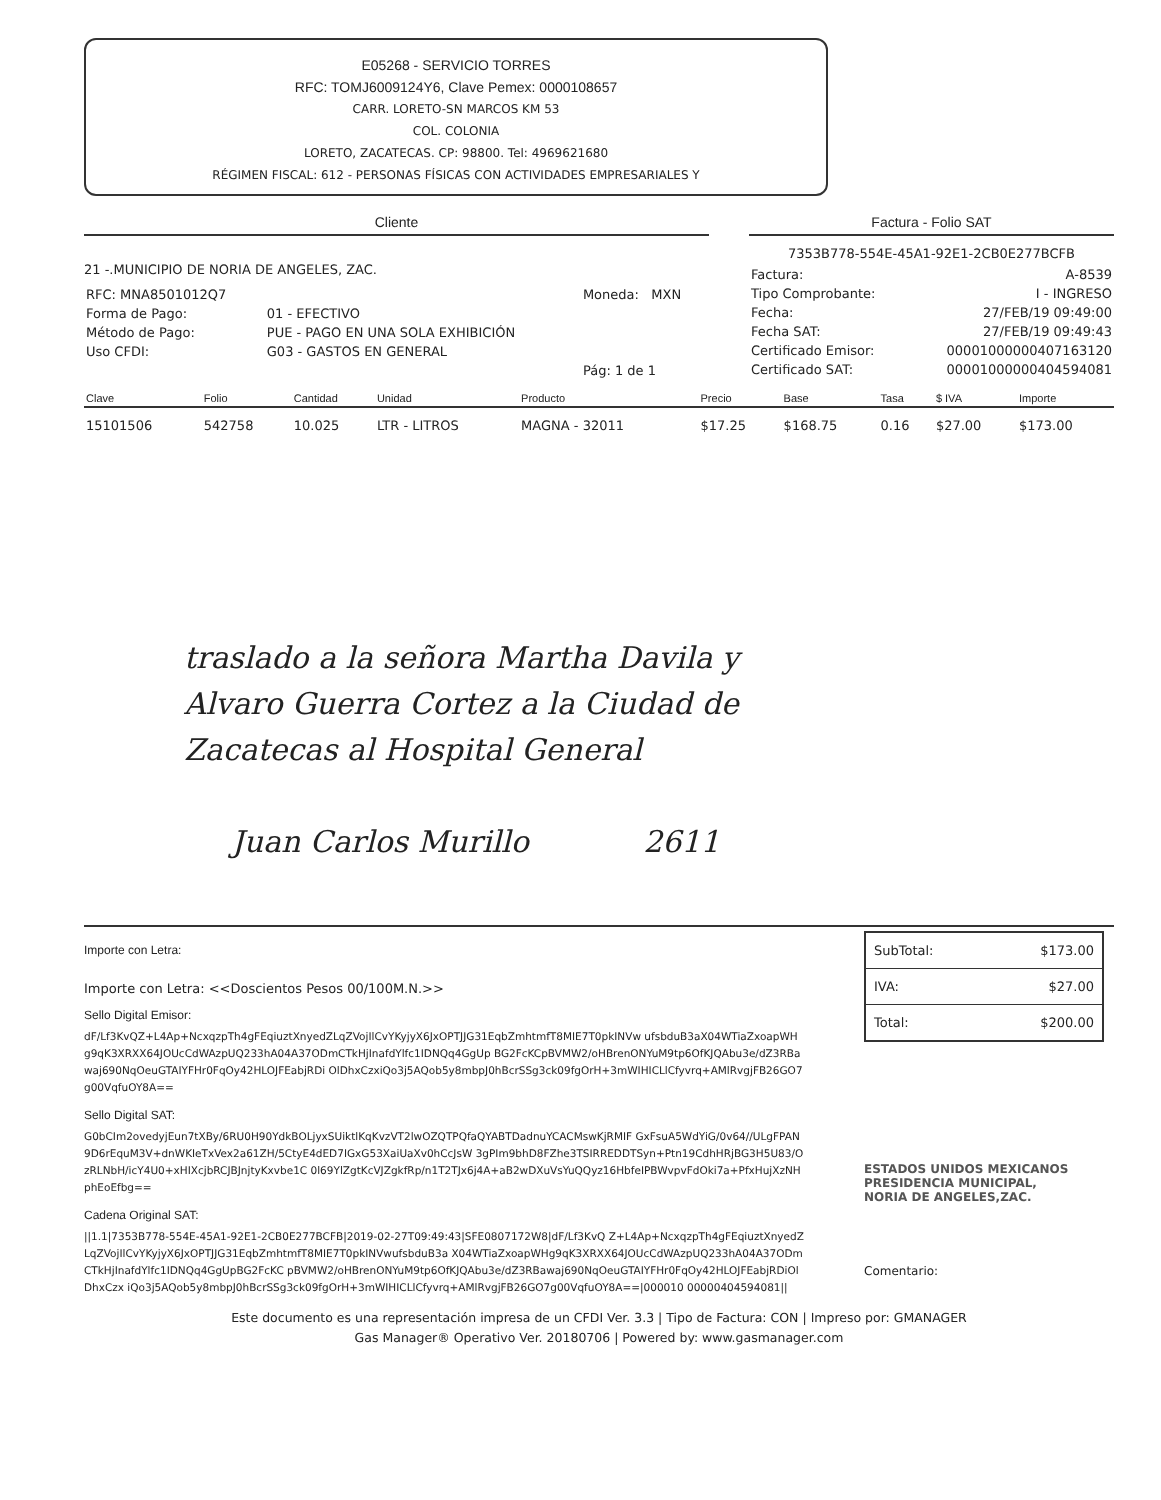E05268 - SERVICIO TORRES
RFC: TOMJ6009124Y6, Clave Pemex: 0000108657
CARR. LORETO-SN MARCOS KM 53
COL. COLONIA
LORETO, ZACATECAS. CP: 98800. Tel: 4969621680
RÉGIMEN FISCAL: 612 - PERSONAS FÍSICAS CON ACTIVIDADES EMPRESARIALES Y
Cliente
21 -.MUNICIPIO DE NORIA DE ANGELES, ZAC.
| RFC: MNA8501012Q7 | | Moneda: MXN |
| Forma de Pago: | 01 - EFECTIVO | |
| Método de Pago: | PUE - PAGO EN UNA SOLA EXHIBICIÓN | |
| Uso CFDI: | G03 - GASTOS EN GENERAL | |
| | | Pág: 1 de 1 |
Factura - Folio SAT
7353B778-554E-45A1-92E1-2CB0E277BCFB
| Factura: | A-8539 |
| Tipo Comprobante: | I - INGRESO |
| Fecha: | 27/FEB/19 09:49:00 |
| Fecha SAT: | 27/FEB/19 09:49:43 |
| Certificado Emisor: | 00001000000407163120 |
| Certificado SAT: | 00001000000404594081 |
| Clave | Folio | Cantidad | Unidad | Producto | Precio | Base | Tasa | $ IVA | Importe |
| --- | --- | --- | --- | --- | --- | --- | --- | --- | --- |
| 15101506 | 542758 | 10.025 | LTR - LITROS | MAGNA - 32011 | $17.25 | $168.75 | 0.16 | $27.00 | $173.00 |
traslado a la señora Martha Davila y
Alvaro Guerra Cortez a la Ciudad de
Zacatecas al Hospital General
Juan Carlos Murillo 2611
Importe con Letra:
Importe con Letra: <<Doscientos Pesos 00/100M.N.>>
Sello Digital Emisor:
dF/Lf3KvQZ+L4Ap+NcxqzpTh4gFEqiuztXnyedZLqZVojIlCvYKyjyX6JxOPTJJG31EqbZmhtmfT8MIE7T0pkINVw ufsbduB3aX04WTiaZxoapWHg9qK3XRXX64JOUcCdWAzpUQ233hA04A37ODmCTkHjInafdYlfc1IDNQq4GgUp BG2FcKCpBVMW2/oHBrenONYuM9tp6OfKJQAbu3e/dZ3RBawaj690NqOeuGTAIYFHr0FqOy42HLOJFEabjRDi OlDhxCzxiQo3j5AQob5y8mbpJ0hBcrSSg3ck09fgOrH+3mWIHICLlCfyvrq+AMlRvgjFB26GO7g00VqfuOY8A==
Sello Digital SAT:
G0bCIm2ovedyjEun7tXBy/6RU0H90YdkBOLjyxSUiktlKqKvzVT2lwOZQTPQfaQYABTDadnuYCACMswKjRMIF GxFsuA5WdYiG/0v64//ULgFPAN9D6rEquM3V+dnWKIeTxVex2a61ZH/5CtyE4dED7IGxG53XaiUaXv0hCcJsW 3gPIm9bhD8FZhe3TSIRREDDTSyn+Ptn19CdhHRjBG3H5U83/OzRLNbH/icY4U0+xHIXcjbRCJBJnjtyKxvbe1C 0l69YlZgtKcVJZgkfRp/n1T2TJx6j4A+aB2wDXuVsYuQQyz16HbfeIPBWvpvFdOki7a+PfxHujXzNHphEoEfbg==
Cadena Original SAT:
||1.1|7353B778-554E-45A1-92E1-2CB0E277BCFB|2019-02-27T09:49:43|SFE0807172W8|dF/Lf3KvQ Z+L4Ap+NcxqzpTh4gFEqiuztXnyedZLqZVojIlCvYKyjyX6JxOPTJJG31EqbZmhtmfT8MIE7T0pkINVwufsbduB3a X04WTiaZxoapWHg9qK3XRXX64JOUcCdWAzpUQ233hA04A37ODmCTkHjInafdYlfc1IDNQq4GgUpBG2FcKC pBVMW2/oHBrenONYuM9tp6OfKJQAbu3e/dZ3RBawaj690NqOeuGTAIYFHr0FqOy42HLOJFEabjRDiOlDhxCzx iQo3j5AQob5y8mbpJ0hBcrSSg3ck09fgOrH+3mWIHICLlCfyvrq+AMlRvgjFB26GO7g00VqfuOY8A==|000010 00000404594081||
| SubTotal: | $173.00 |
| IVA: | $27.00 |
| Total: | $200.00 |
ESTADOS UNIDOS MEXICANOS
PRESIDENCIA MUNICIPAL,
NORIA DE ANGELES,ZAC.
Comentario:
Este documento es una representación impresa de un CFDI Ver. 3.3 | Tipo de Factura: CON | Impreso por: GMANAGER
Gas Manager® Operativo Ver. 20180706 | Powered by: www.gasmanager.com